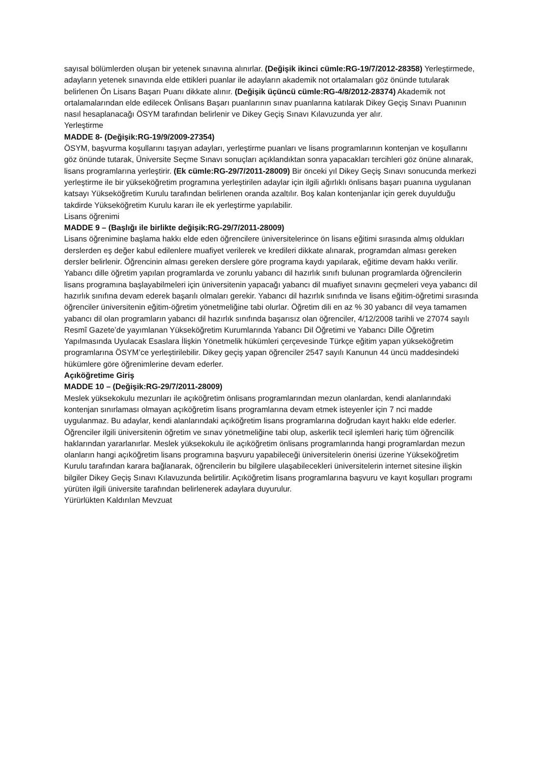sayısal bölümlerden oluşan bir yetenek sınavına alınırlar. (Değişik ikinci cümle:RG-19/7/2012-28358) Yerleştirmede, adayların yetenek sınavında elde ettikleri puanlar ile adayların akademik not ortalamaları göz önünde tutularak belirlenen Ön Lisans Başarı Puanı dikkate alınır. (Değişik üçüncü cümle:RG-4/8/2012-28374) Akademik not ortalamalarından elde edilecek Önlisans Başarı puanlarının sınav puanlarına katılarak Dikey Geçiş Sınavı Puanının nasıl hesaplanacağı ÖSYM tarafından belirlenir ve Dikey Geçiş Sınavı Kılavuzunda yer alır.
Yerleştirme
MADDE 8- (Değişik:RG-19/9/2009-27354)
ÖSYM, başvurma koşullarını taşıyan adayları, yerleştirme puanları ve lisans programlarının kontenjan ve koşullarını göz önünde tutarak, Üniversite Seçme Sınavı sonuçları açıklandıktan sonra yapacakları tercihleri göz önüne alınarak, lisans programlarına yerleştirir. (Ek cümle:RG-29/7/2011-28009) Bir önceki yıl Dikey Geçiş Sınavı sonucunda merkezi yerleştirme ile bir yükseköğretim programına yerleştirilen adaylar için ilgili ağırlıklı önlisans başarı puanına uygulanan katsayı Yükseköğretim Kurulu tarafından belirlenen oranda azaltılır. Boş kalan kontenjanlar için gerek duyulduğu takdirde Yükseköğretim Kurulu kararı ile ek yerleştirme yapılabilir.
Lisans öğrenimi
MADDE 9 – (Başlığı ile birlikte değişik:RG-29/7/2011-28009)
Lisans öğrenimine başlama hakkı elde eden öğrencilere üniversitelerince ön lisans eğitimi sırasında almış oldukları derslerden eş değer kabul edilenlere muafiyet verilerek ve kredileri dikkate alınarak, programdan alması gereken dersler belirlenir. Öğrencinin alması gereken derslere göre programa kaydı yapılarak, eğitime devam hakkı verilir. Yabancı dille öğretim yapılan programlarda ve zorunlu yabancı dil hazırlık sınıfı bulunan programlarda öğrencilerin lisans programına başlayabilmeleri için üniversitenin yapacağı yabancı dil muafiyet sınavını geçmeleri veya yabancı dil hazırlık sınıfına devam ederek başarılı olmaları gerekir. Yabancı dil hazırlık sınıfında ve lisans eğitim-öğretimi sırasında öğrenciler üniversitenin eğitim-öğretim yönetmeliğine tabi olurlar. Öğretim dili en az % 30 yabancı dil veya tamamen yabancı dil olan programların yabancı dil hazırlık sınıfında başarısız olan öğrenciler, 4/12/2008 tarihli ve 27074 sayılı Resmî Gazete’de yayımlanan Yükseköğretim Kurumlarında Yabancı Dil Öğretimi ve Yabancı Dille Öğretim Yapılmasında Uyulacak Esaslara İlişkin Yönetmelik hükümleri çerçevesinde Türkçe eğitim yapan yükseköğretim programlarına ÖSYM’ce yerleştirilebilir. Dikey geçiş yapan öğrenciler 2547 sayılı Kanunun 44 üncü maddesindeki hükümlere göre öğrenimlerine devam ederler.
Açıköğretime Giriş
MADDE 10 – (Değişik:RG-29/7/2011-28009)
Meslek yüksekokulu mezunları ile açıköğretim önlisans programlarından mezun olanlardan, kendi alanlarındaki kontenjan sınırlaması olmayan açıköğretim lisans programlarına devam etmek isteyenler için 7 nci madde uygulanmaz. Bu adaylar, kendi alanlarındaki açıköğretim lisans programlarına doğrudan kayıt hakkı elde ederler. Öğrenciler ilgili üniversitenin öğretim ve sınav yönetmeliğine tabi olup, askerlik tecil işlemleri hariç tüm öğrencilik haklarından yararlanırlar. Meslek yüksekokulu ile açıköğretim önlisans programlarında hangi programlardan mezun olanların hangi açıköğretim lisans programına başvuru yapabileceği üniversitelerin önerisi üzerine Yükseköğretim Kurulu tarafından karara bağlanarak, öğrencilerin bu bilgilere ulaşabilecekleri üniversitelerin internet sitesine ilişkin bilgiler Dikey Geçiş Sınavı Kılavuzunda belirtilir. Açıköğretim lisans programlarına başvuru ve kayıt koşulları programı yürüten ilgili üniversite tarafından belirlenerek adaylara duyurulur.
Yürürlükten Kaldırılan Mevzuat